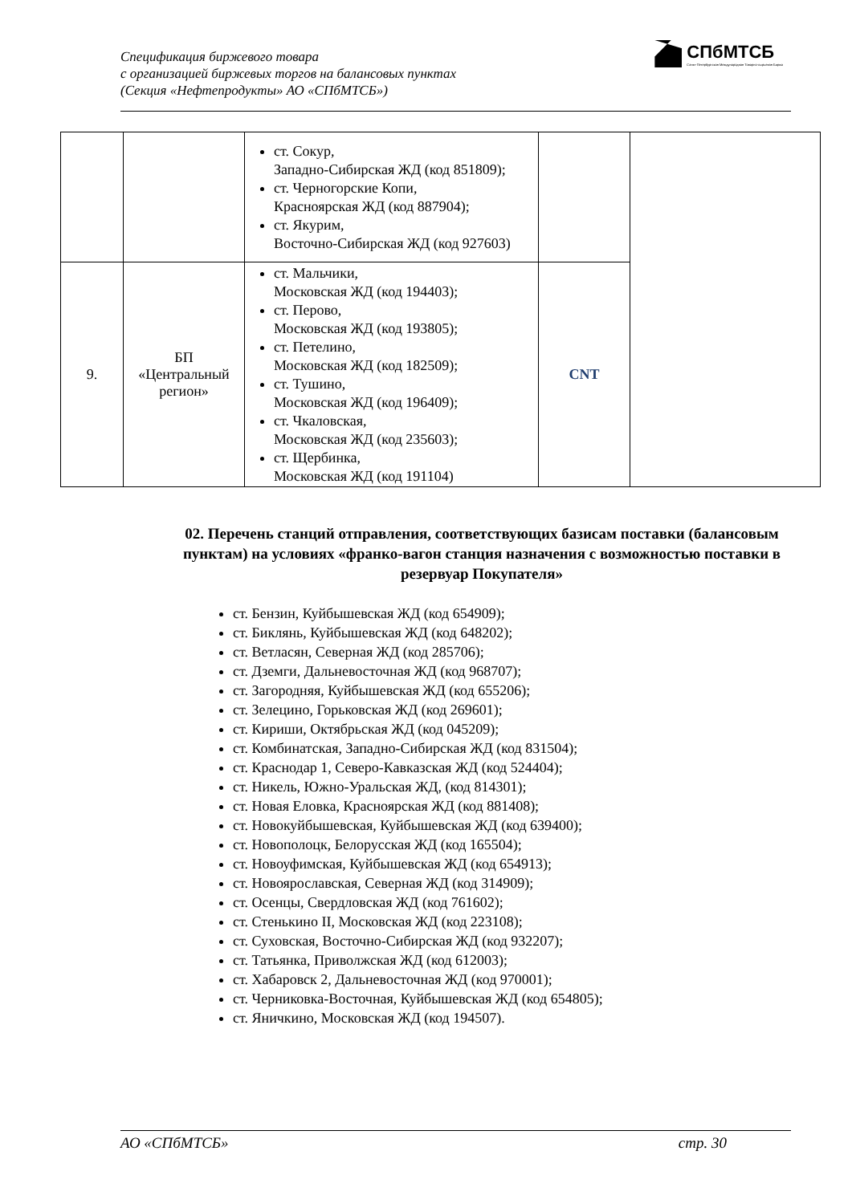Спецификация биржевого товара
с организацией биржевых торгов на балансовых пунктах
(Секция «Нефтепродукты» АО «СПбМТСБ»)
СПбМТСБ
Санкт-Петербургская Международная Товарно-сырьевая Биржа
| | | ст. Сокур, Западно-Сибирская ЖД (код 851809); ст. Черногорские Копи, Красноярская ЖД (код 887904); ст. Якурим, Восточно-Сибирская ЖД (код 927603) | | |
| 9. | БП «Центральный регион» | ст. Мальчики, Московская ЖД (код 194403); ст. Перово, Московская ЖД (код 193805); ст. Петелино, Московская ЖД (код 182509); ст. Тушино, Московская ЖД (код 196409); ст. Чкаловская, Московская ЖД (код 235603); ст. Щербинка, Московская ЖД (код 191104) | CNT | |
02. Перечень станций отправления, соответствующих базисам поставки (балансовым пунктам) на условиях «франко-вагон станция назначения с возможностью поставки в резервуар Покупателя»
ст. Бензин, Куйбышевская ЖД (код 654909);
ст. Биклянь, Куйбышевская ЖД (код 648202);
ст. Ветласян, Северная ЖД (код 285706);
ст. Дземги, Дальневосточная ЖД (код 968707);
ст. Загородняя, Куйбышевская ЖД (код 655206);
ст. Зелецино, Горьковская ЖД (код 269601);
ст. Кириши, Октябрьская ЖД (код 045209);
ст. Комбинатская, Западно-Сибирская ЖД (код 831504);
ст. Краснодар 1, Северо-Кавказская ЖД (код 524404);
ст. Никель, Южно-Уральская ЖД, (код 814301);
ст. Новая Еловка, Красноярская ЖД (код 881408);
ст. Новокуйбышевская, Куйбышевская ЖД (код 639400);
ст. Новополоцк, Белорусская ЖД (код 165504);
ст. Новоуфимская, Куйбышевская ЖД (код 654913);
ст. Новоярославская, Северная ЖД (код 314909);
ст. Осенцы, Свердловская ЖД (код 761602);
ст. Стенькино II, Московская ЖД (код 223108);
ст. Суховская, Восточно-Сибирская ЖД (код 932207);
ст. Татьянка, Приволжская ЖД (код 612003);
ст. Хабаровск 2, Дальневосточная ЖД (код 970001);
ст. Черниковка-Восточная, Куйбышевская ЖД (код 654805);
ст. Яничкино, Московская ЖД (код 194507).
АО «СПбМТСБ» стр. 30